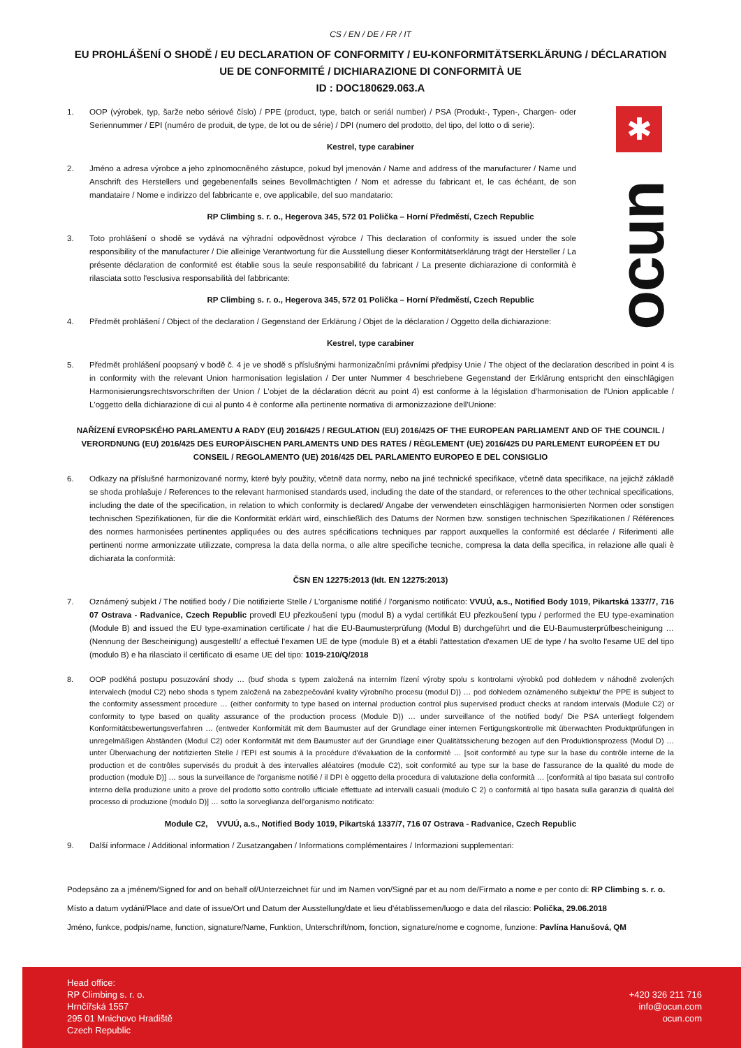✱
ocun
CS / EN / DE / FR / IT
EU PROHLÁŠENÍ O SHODĚ / EU DECLARATION OF CONFORMITY / EU-KONFORMITÄTSERKLÄRUNG / DÉCLARATION UE DE CONFORMITÉ / DICHIARAZIONE DI CONFORMITÀ UE
ID : DOC180629.063.A
1. OOP (výrobek, typ, šarže nebo sériové číslo) / PPE (product, type, batch or seriál number) / PSA (Produkt-, Typen-, Chargen- oder Seriennummer / EPI (numéro de produit, de type, de lot ou de série) / DPI (numero del prodotto, del tipo, del lotto o di serie):
Kestrel, type carabiner
2. Jméno a adresa výrobce a jeho zplnomocněného zástupce, pokud byl jmenován / Name and address of the manufacturer / Name und Anschrift des Herstellers und gegebenenfalls seines Bevollmächtigten / Nom et adresse du fabricant et, le cas échéant, de son mandataire / Nome e indirizzo del fabbricante e, ove applicabile, del suo mandatario:
RP Climbing s. r. o., Hegerova 345, 572 01 Polička – Horní Předměstí, Czech Republic
3. Toto prohlášení o shodě se vydává na výhradní odpovědnost výrobce / This declaration of conformity is issued under the sole responsibility of the manufacturer / Die alleinige Verantwortung für die Ausstellung dieser Konformitätserklärung trägt der Hersteller / La présente déclaration de conformité est établie sous la seule responsabilité du fabricant / La presente dichiarazione di conformità è rilasciata sotto l'esclusiva responsabilità del fabbricante:
RP Climbing s. r. o., Hegerova 345, 572 01 Polička – Horní Předměstí, Czech Republic
4. Předmět prohlášení / Object of the declaration / Gegenstand der Erklärung / Objet de la déclaration / Oggetto della dichiarazione:
Kestrel, type carabiner
5. Předmět prohlášení poopsaný v bodě č. 4 je ve shodě s příslušnými harmonizačními právními předpisy Unie / The object of the declaration described in point 4 is in conformity with the relevant Union harmonisation legislation / Der unter Nummer 4 beschriebene Gegenstand der Erklärung entspricht den einschlägigen Harmonisierungsrechtsvorschriften der Union / L'objet de la déclaration décrit au point 4) est conforme à la législation d'harmonisation de l'Union applicable / L'oggetto della dichiarazione di cui al punto 4 è conforme alla pertinente normativa di armonizzazione dell'Unione:
NAŘÍZENÍ EVROPSKÉHO PARLAMENTU A RADY (EU) 2016/425 / REGULATION (EU) 2016/425 OF THE EUROPEAN PARLIAMENT AND OF THE COUNCIL / VERORDNUNG (EU) 2016/425 DES EUROPÄISCHEN PARLAMENTS UND DES RATES / RÈGLEMENT (UE) 2016/425 DU PARLEMENT EUROPÉEN ET DU CONSEIL / REGOLAMENTO (UE) 2016/425 DEL PARLAMENTO EUROPEO E DEL CONSIGLIO
6. Odkazy na příslušné harmonizované normy, které byly použity, včetně data normy, nebo na jiné technické specifikace, včetně data specifikace, na jejichž základě se shoda prohlašuje / References to the relevant harmonised standards used, including the date of the standard, or references to the other technical specifications, including the date of the specification, in relation to which conformity is declared/ Angabe der verwendeten einschlägigen harmonisierten Normen oder sonstigen technischen Spezifikationen, für die die Konformität erklärt wird, einschließlich des Datums der Normen bzw. sonstigen technischen Spezifikationen / Références des normes harmonisées pertinentes appliquées ou des autres spécifications techniques par rapport auxquelles la conformité est déclarée / Riferimenti alle pertinenti norme armonizzate utilizzate, compresa la data della norma, o alle altre specifiche tecniche, compresa la data della specifica, in relazione alle quali è dichiarata la conformità:
ČSN EN 12275:2013 (Idt. EN 12275:2013)
7. Oznámený subjekt / The notified body / Die notifizierte Stelle / L'organisme notifié / l'organismo notificato: VVUÚ, a.s., Notified Body 1019, Pikartská 1337/7, 716 07 Ostrava - Radvanice, Czech Republic provedl EU přezkoušení typu (modul B) a vydal certifikát EU přezkoušení typu / performed the EU type-examination (Module B) and issued the EU type-examination certificate / hat die EU-Baumusterprüfung (Modul B) durchgeführt und die EU-Baumusterprüfbescheinigung … (Nennung der Bescheinigung) ausgestellt/ a effectué l'examen UE de type (module B) et a établi l'attestation d'examen UE de type / ha svolto l'esame UE del tipo (modulo B) e ha rilasciato il certificato di esame UE del tipo: 1019-210/Q/2018
8. OOP podléhá postupu posuzování shody … (buď shoda s typem založená na interním řízení výroby spolu s kontrolami výrobků pod dohledem v náhodně zvolených intervalech (modul C2) nebo shoda s typem založená na zabezpečování kvality výrobního procesu (modul D)) … pod dohledem oznámeného subjektu/ the PPE is subject to the conformity assessment procedure … (either conformity to type based on internal production control plus supervised product checks at random intervals (Module C2) or conformity to type based on quality assurance of the production process (Module D)) … under surveillance of the notified body/ Die PSA unterliegt folgendem Konformitätsbewertungsverfahren … (entweder Konformität mit dem Baumuster auf der Grundlage einer internen Fertigungskontrolle mit überwachten Produktprüfungen in unregelmäßigen Abständen (Modul C2) oder Konformität mit dem Baumuster auf der Grundlage einer Qualitätssicherung bezogen auf den Produktionsprozess (Modul D) … unter Überwachung der notifizierten Stelle / l'EPI est soumis à la procédure d'évaluation de la conformité … [soit conformité au type sur la base du contrôle interne de la production et de contrôles supervisés du produit à des intervalles aléatoires (module C2), soit conformité au type sur la base de l'assurance de la qualité du mode de production (module D)] … sous la surveillance de l'organisme notifié / il DPI è oggetto della procedura di valutazione della conformità … [conformità al tipo basata sul controllo interno della produzione unito a prove del prodotto sotto controllo ufficiale effettuate ad intervalli casuali (modulo C 2) o conformità al tipo basata sulla garanzia di qualità del processo di produzione (modulo D)] … sotto la sorveglianza dell'organismo notificato:
Module C2, VVUÚ, a.s., Notified Body 1019, Pikartská 1337/7, 716 07 Ostrava - Radvanice, Czech Republic
9. Další informace / Additional information / Zusatzangaben / Informations complémentaires / Informazioni supplementari:
Podepsáno za a jménem/Signed for and on behalf of/Unterzeichnet für und im Namen von/Signé par et au nom de/Firmato a nome e per conto di: RP Climbing s. r. o.
Místo a datum vydání/Place and date of issue/Ort und Datum der Ausstellung/date et lieu d'établissemen/luogo e data del rilascio: Polička, 29.06.2018
Jméno, funkce, podpis/name, function, signature/Name, Funktion, Unterschrift/nom, fonction, signature/nome e cognome, funzione: Pavlína Hanušová, QM
Head office:
RP Climbing s. r. o.
Hrnčířská 1557
295 01 Mnichovo Hradiště
Czech Republic
+420 326 211 716
info@ocun.com
ocun.com